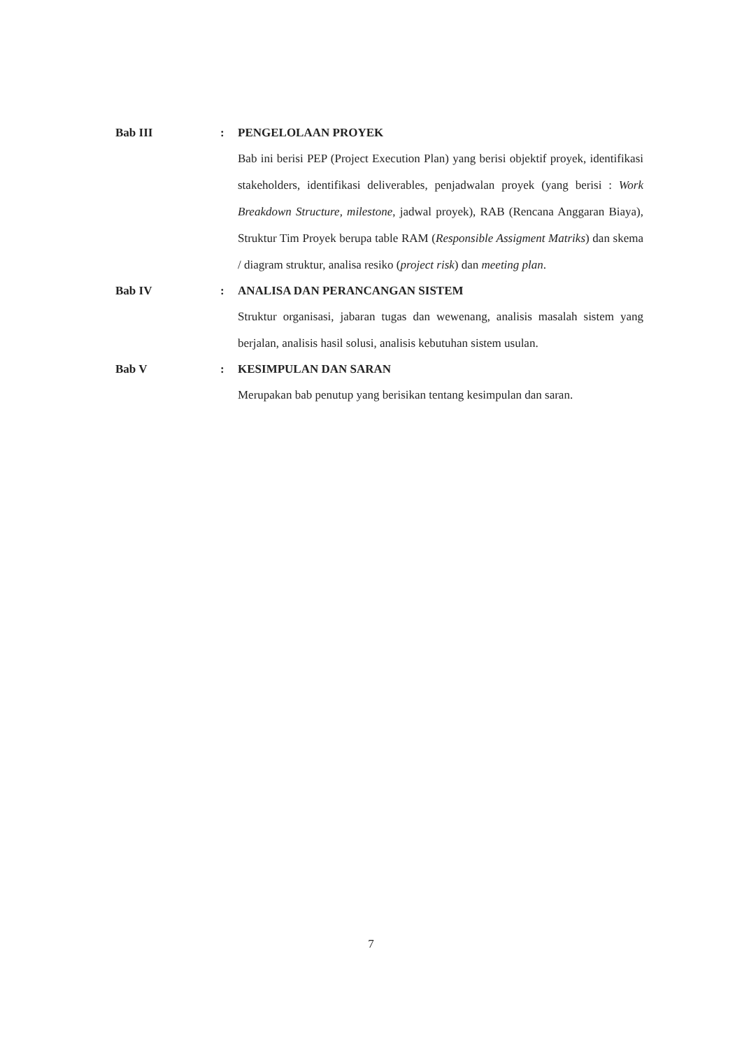Bab III : PENGELOLAAN PROYEK
Bab ini berisi PEP (Project Execution Plan) yang berisi objektif proyek, identifikasi stakeholders, identifikasi deliverables, penjadwalan proyek (yang berisi : Work Breakdown Structure, milestone, jadwal proyek), RAB (Rencana Anggaran Biaya), Struktur Tim Proyek berupa table RAM (Responsible Assigment Matriks) dan skema / diagram struktur, analisa resiko (project risk) dan meeting plan.
Bab IV : ANALISA DAN PERANCANGAN SISTEM
Struktur organisasi, jabaran tugas dan wewenang, analisis masalah sistem yang berjalan, analisis hasil solusi, analisis kebutuhan sistem usulan.
Bab V : KESIMPULAN DAN SARAN
Merupakan bab penutup yang berisikan tentang kesimpulan dan saran.
7